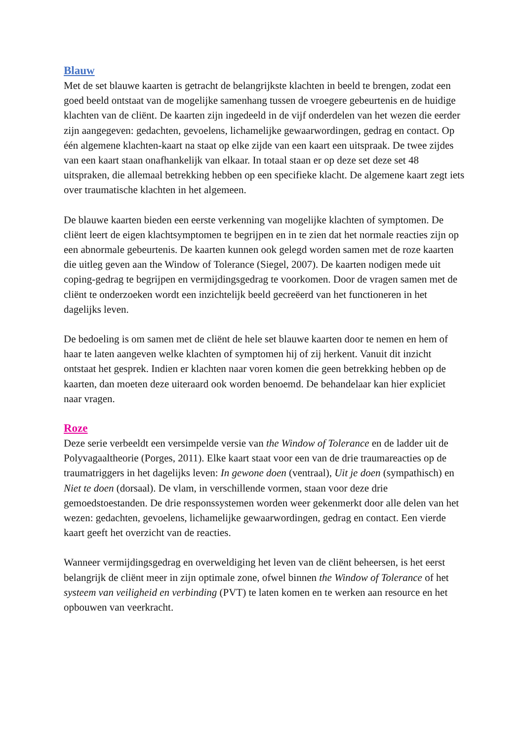Blauw
Met de set blauwe kaarten is getracht de belangrijkste klachten in beeld te brengen, zodat een goed beeld ontstaat van de mogelijke samenhang tussen de vroegere gebeurtenis en de huidige klachten van de cliënt. De kaarten zijn ingedeeld in de vijf onderdelen van het wezen die eerder zijn aangegeven: gedachten, gevoelens, lichamelijke gewaarwordingen, gedrag en contact. Op één algemene klachten-kaart na staat op elke zijde van een kaart een uitspraak. De twee zijdes van een kaart staan onafhankelijk van elkaar. In totaal staan er op deze set deze set 48 uitspraken, die allemaal betrekking hebben op een specifieke klacht. De algemene kaart zegt iets over traumatische klachten in het algemeen.
De blauwe kaarten bieden een eerste verkenning van mogelijke klachten of symptomen. De cliënt leert de eigen klachtsymptomen te begrijpen en in te zien dat het normale reacties zijn op een abnormale gebeurtenis. De kaarten kunnen ook gelegd worden samen met de roze kaarten die uitleg geven aan the Window of Tolerance (Siegel, 2007). De kaarten nodigen mede uit coping-gedrag te begrijpen en vermijdingsgedrag te voorkomen. Door de vragen samen met de cliënt te onderzoeken wordt een inzichtelijk beeld gecreëerd van het functioneren in het dagelijks leven.
De bedoeling is om samen met de cliënt de hele set blauwe kaarten door te nemen en hem of haar te laten aangeven welke klachten of symptomen hij of zij herkent. Vanuit dit inzicht ontstaat het gesprek. Indien er klachten naar voren komen die geen betrekking hebben op de kaarten, dan moeten deze uiteraard ook worden benoemd. De behandelaar kan hier expliciet naar vragen.
Roze
Deze serie verbeeldt een versimpelde versie van the Window of Tolerance en de ladder uit de Polyvagaaltheorie (Porges, 2011). Elke kaart staat voor een van de drie traumareacties op de traumatriggers in het dagelijks leven: In gewone doen (ventraal), Uit je doen (sympathisch) en Niet te doen (dorsaal). De vlam, in verschillende vormen, staan voor deze drie gemoedstoestanden. De drie responssystemen worden weer gekenmerkt door alle delen van het wezen: gedachten, gevoelens, lichamelijke gewaarwordingen, gedrag en contact. Een vierde kaart geeft het overzicht van de reacties.
Wanneer vermijdingsgedrag en overweldiging het leven van de cliënt beheersen, is het eerst belangrijk de cliënt meer in zijn optimale zone, ofwel binnen the Window of Tolerance of het systeem van veiligheid en verbinding (PVT) te laten komen en te werken aan resource en het opbouwen van veerkracht.